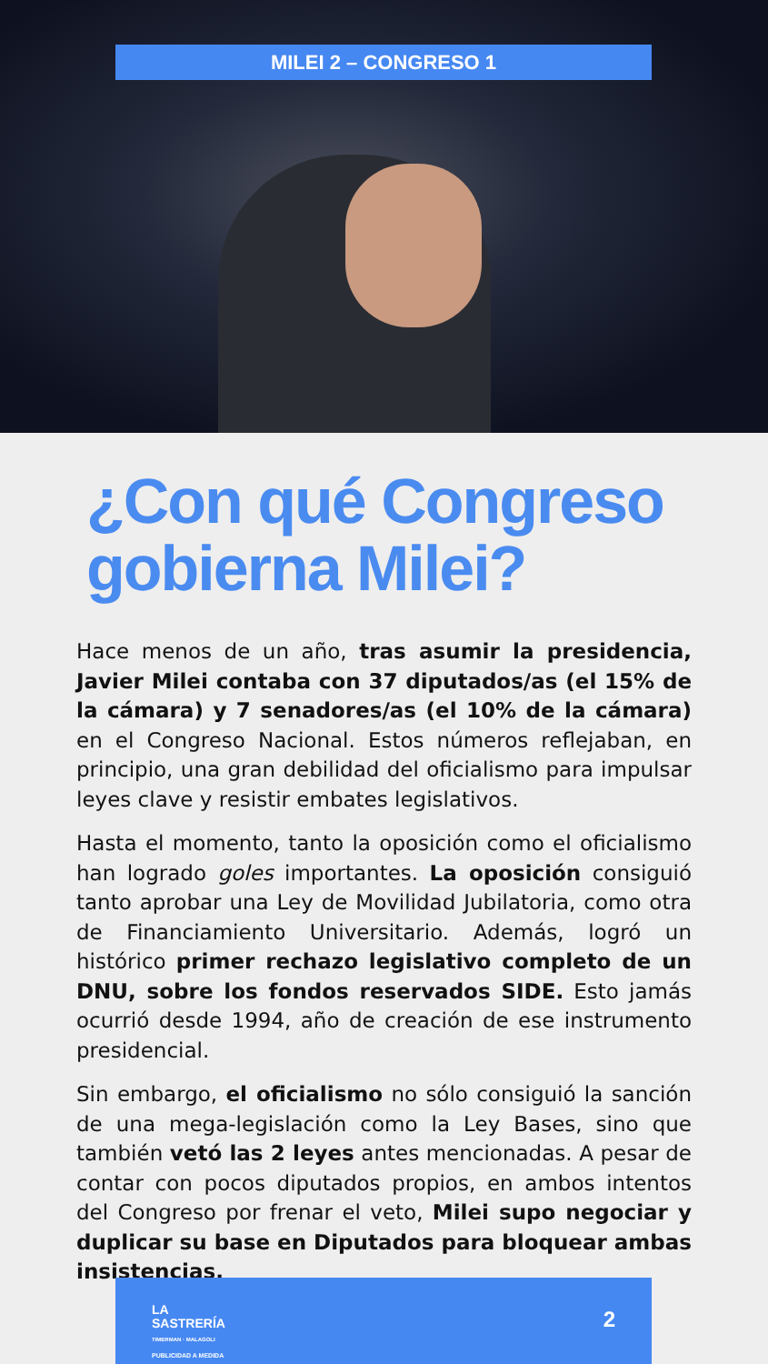MILEI 2 – CONGRESO 1
¿Con qué Congreso gobierna Milei?
Hace menos de un año, tras asumir la presidencia, Javier Milei contaba con 37 diputados/as (el 15% de la cámara) y 7 senadores/as (el 10% de la cámara) en el Congreso Nacional. Estos números reflejaban, en principio, una gran debilidad del oficialismo para impulsar leyes clave y resistir embates legislativos.
Hasta el momento, tanto la oposición como el oficialismo han logrado goles importantes. La oposición consiguió tanto aprobar una Ley de Movilidad Jubilatoria, como otra de Financiamiento Universitario. Además, logró un histórico primer rechazo legislativo completo de un DNU, sobre los fondos reservados SIDE. Esto jamás ocurrió desde 1994, año de creación de ese instrumento presidencial.
Sin embargo, el oficialismo no sólo consiguió la sanción de una mega-legislación como la Ley Bases, sino que también vetó las 2 leyes antes mencionadas. A pesar de contar con pocos diputados propios, en ambos intentos del Congreso por frenar el veto, Milei supo negociar y duplicar su base en Diputados para bloquear ambas insistencias.
LA
SASTRERÍA
TIMERMAN · MALAGOLI
PUBLICIDAD A MEDIDA
2